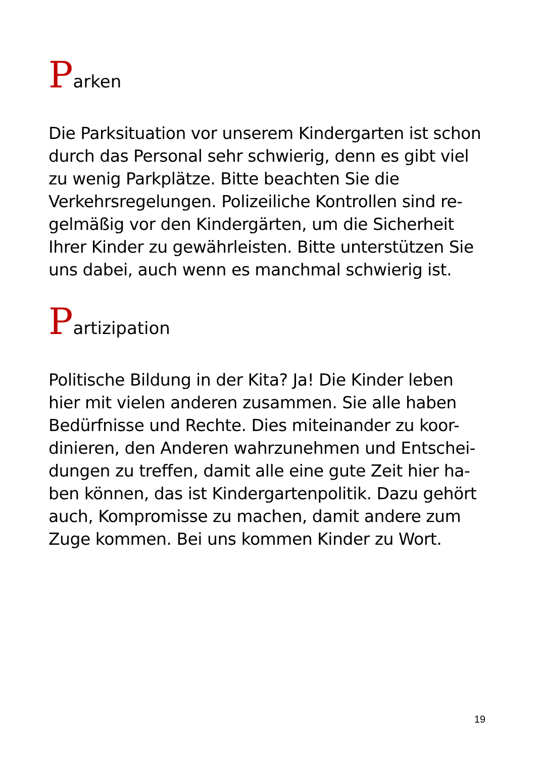Parken
Die Parksituation vor unserem Kindergarten ist schon durch das Personal sehr schwierig, denn es gibt viel zu wenig Parkplätze. Bitte beachten Sie die Verkehrsregelungen. Polizeiliche Kontrollen sind re-gelmäßig vor den Kindergärten, um die Sicherheit Ihrer Kinder zu gewährleisten. Bitte unterstützen Sie uns dabei, auch wenn es manchmal schwierig ist.
Partizipation
Politische Bildung in der Kita? Ja! Die Kinder leben hier mit vielen anderen zusammen. Sie alle haben Bedürfnisse und Rechte. Dies miteinander zu koor-dinieren, den Anderen wahrzunehmen und Entschei-dungen zu treffen, damit alle eine gute Zeit hier ha-ben können, das ist Kindergartenpolitik. Dazu gehört auch, Kompromisse zu machen, damit andere zum Zuge kommen. Bei uns kommen Kinder zu Wort.
19